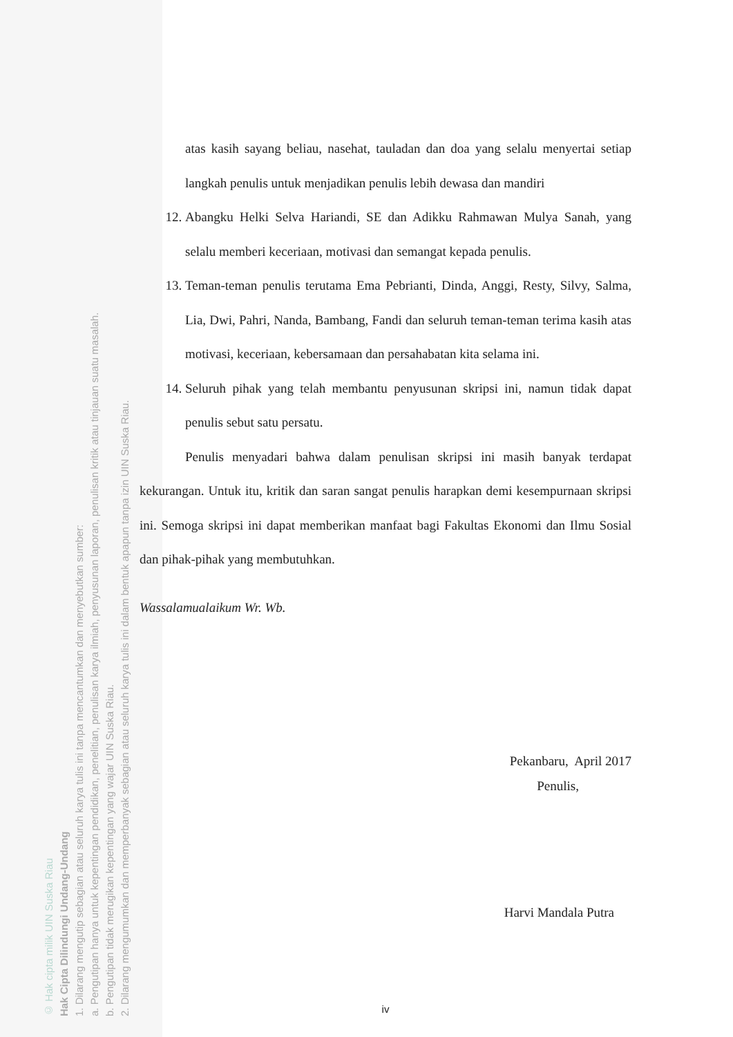© Hak cipta milik UIN Suska Riau
Hak Cipta Dilindungi Undang-Undang
1. Dilarang mengutip sebagian atau seluruh karya tulis ini tanpa mencantumkan dan menyebutkan sumber:
a. Pengutipan hanya untuk kepentingan pendidikan, penelitian, penulisan karya ilmiah, penyusunan laporan, penulisan kritik atau tinjauan suatu masalah.
b. Pengutipan tidak merugikan kepentingan yang wajar UIN Suska Riau.
2. Dilarang mengumumkan dan memperbanyak sebagian atau seluruh karya tulis ini dalam bentuk apapun tanpa izin UIN Suska Riau.
atas kasih sayang beliau, nasehat, tauladan dan doa yang selalu menyertai setiap langkah penulis untuk menjadikan penulis lebih dewasa dan mandiri
12. Abangku Helki Selva Hariandi, SE dan Adikku Rahmawan Mulya Sanah, yang selalu memberi keceriaan, motivasi dan semangat kepada penulis.
13. Teman-teman penulis terutama Ema Pebrianti, Dinda, Anggi, Resty, Silvy, Salma, Lia, Dwi, Pahri, Nanda, Bambang, Fandi dan seluruh teman-teman terima kasih atas motivasi, keceriaan, kebersamaan dan persahabatan kita selama ini.
14. Seluruh pihak yang telah membantu penyusunan skripsi ini, namun tidak dapat penulis sebut satu persatu.
Penulis menyadari bahwa dalam penulisan skripsi ini masih banyak terdapat kekurangan. Untuk itu, kritik dan saran sangat penulis harapkan demi kesempurnaan skripsi ini. Semoga skripsi ini dapat memberikan manfaat bagi Fakultas Ekonomi dan Ilmu Sosial dan pihak-pihak yang membutuhkan.
Wassalamualaikum Wr. Wb.
Pekanbaru, April 2017
Penulis,
Harvi Mandala Putra
iv